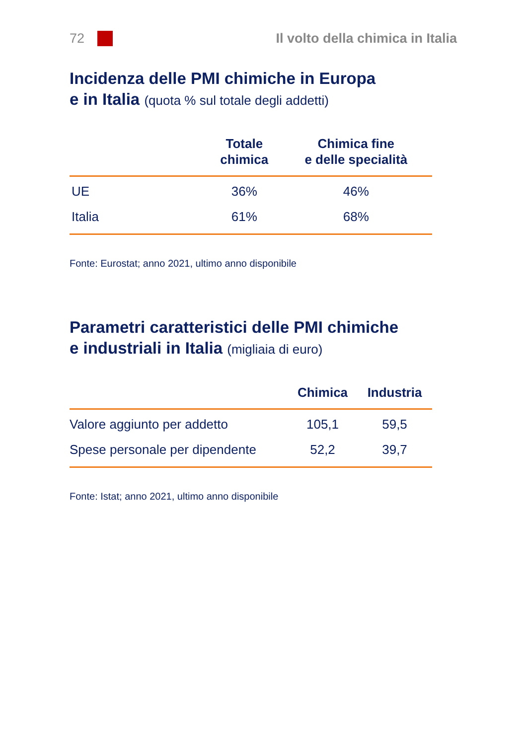72
Il volto della chimica in Italia
Incidenza delle PMI chimiche in Europa
e in Italia (quota % sul totale degli addetti)
| | Totale chimica | Chimica fine e delle specialità |
| --- | --- | --- |
| UE | 36% | 46% |
| Italia | 61% | 68% |
Fonte: Eurostat; anno 2021, ultimo anno disponibile
Parametri caratteristici delle PMI chimiche
e industriali in Italia (migliaia di euro)
| | Chimica | Industria |
| --- | --- | --- |
| Valore aggiunto per addetto | 105,1 | 59,5 |
| Spese personale per dipendente | 52,2 | 39,7 |
Fonte: Istat; anno 2021, ultimo anno disponibile